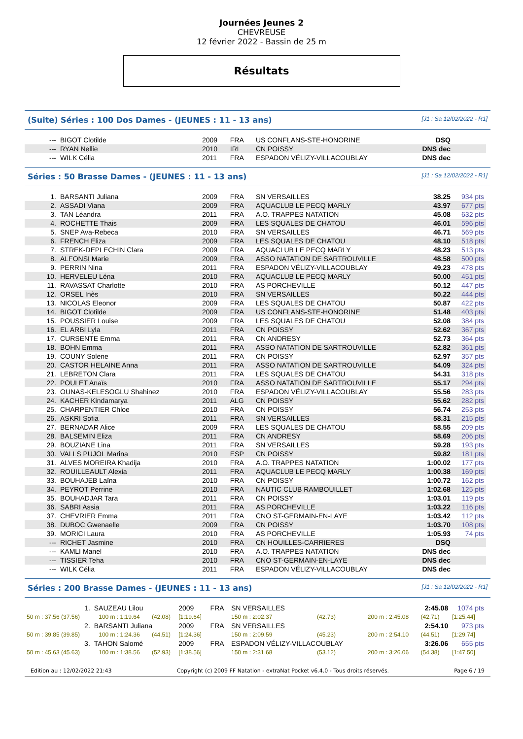Journées Jeunes 2
CHEVREUSE
12 février 2022 - Bassin de 25 m
Résultats
(Suite) Séries : 100 Dos Dames - (JEUNES : 11 - 13 ans) [J1 : Sa 12/02/2022 - R1]
| --- | BIGOT Clotilde | 2009 | FRA | US CONFLANS-STE-HONORINE | DSQ | |
| --- | RYAN Nellie | 2010 | IRL | CN POISSY | DNS dec | |
| --- | WILK Célia | 2011 | FRA | ESPADON VÉLIZY-VILLACOUBLAY | DNS dec | |
Séries : 50 Brasse Dames - (JEUNES : 11 - 13 ans) [J1 : Sa 12/02/2022 - R1]
| 1. | BARSANTI Juliana | 2009 | FRA | SN VERSAILLES | 38.25 | 934 pts |
| 2. | ASSADI Viana | 2009 | FRA | AQUACLUB LE PECQ MARLY | 43.97 | 677 pts |
| 3. | TAN Léandra | 2011 | FRA | A.O. TRAPPES NATATION | 45.08 | 632 pts |
| 4. | ROCHETTE Thais | 2009 | FRA | LES SQUALES DE CHATOU | 46.01 | 596 pts |
| 5. | SNEP Ava-Rebeca | 2010 | FRA | SN VERSAILLES | 46.71 | 569 pts |
| 6. | FRENCH Eliza | 2009 | FRA | LES SQUALES DE CHATOU | 48.10 | 518 pts |
| 7. | STREK-DEPLECHIN Clara | 2009 | FRA | AQUACLUB LE PECQ MARLY | 48.23 | 513 pts |
| 8. | ALFONSI Marie | 2009 | FRA | ASSO NATATION DE SARTROUVILLE | 48.58 | 500 pts |
| 9. | PERRIN Nina | 2011 | FRA | ESPADON VÉLIZY-VILLACOUBLAY | 49.23 | 478 pts |
| 10. | HERVELEU Léna | 2010 | FRA | AQUACLUB LE PECQ MARLY | 50.00 | 451 pts |
| 11. | RAVASSAT Charlotte | 2010 | FRA | AS PORCHEVILLE | 50.12 | 447 pts |
| 12. | ORSEL Inès | 2010 | FRA | SN VERSAILLES | 50.22 | 444 pts |
| 13. | NICOLAS Eleonor | 2009 | FRA | LES SQUALES DE CHATOU | 50.87 | 422 pts |
| 14. | BIGOT Clotilde | 2009 | FRA | US CONFLANS-STE-HONORINE | 51.48 | 403 pts |
| 15. | POUSSIER Louise | 2009 | FRA | LES SQUALES DE CHATOU | 52.08 | 384 pts |
| 16. | EL ARBI Lyla | 2011 | FRA | CN POISSY | 52.62 | 367 pts |
| 17. | CURSENTE Emma | 2011 | FRA | CN ANDRESY | 52.73 | 364 pts |
| 18. | BOHN Emma | 2011 | FRA | ASSO NATATION DE SARTROUVILLE | 52.82 | 361 pts |
| 19. | COUNY Solene | 2011 | FRA | CN POISSY | 52.97 | 357 pts |
| 20. | CASTOR HELAINE Anna | 2011 | FRA | ASSO NATATION DE SARTROUVILLE | 54.09 | 324 pts |
| 21. | LEBRETON Clara | 2011 | FRA | LES SQUALES DE CHATOU | 54.31 | 318 pts |
| 22. | POULET Anaïs | 2010 | FRA | ASSO NATATION DE SARTROUVILLE | 55.17 | 294 pts |
| 23. | OUNAS-KELESOGLU Shahinez | 2010 | FRA | ESPADON VÉLIZY-VILLACOUBLAY | 55.56 | 283 pts |
| 24. | KACHER Kindamarya | 2011 | ALG | CN POISSY | 55.62 | 282 pts |
| 25. | CHARPENTIER Chloe | 2010 | FRA | CN POISSY | 56.74 | 253 pts |
| 26. | ASKRI Sofia | 2011 | FRA | SN VERSAILLES | 58.31 | 215 pts |
| 27. | BERNADAR Alice | 2009 | FRA | LES SQUALES DE CHATOU | 58.55 | 209 pts |
| 28. | BALSEMIN Eliza | 2011 | FRA | CN ANDRESY | 58.69 | 206 pts |
| 29. | BOUZIANE Lina | 2011 | FRA | SN VERSAILLES | 59.28 | 193 pts |
| 30. | VALLS PUJOL Marina | 2010 | ESP | CN POISSY | 59.82 | 181 pts |
| 31. | ALVES MOREIRA Khadija | 2010 | FRA | A.O. TRAPPES NATATION | 1:00.02 | 177 pts |
| 32. | ROUILLEAULT Alexia | 2011 | FRA | AQUACLUB LE PECQ MARLY | 1:00.38 | 169 pts |
| 33. | BOUHAJEB Laïna | 2010 | FRA | CN POISSY | 1:00.72 | 162 pts |
| 34. | PEYROT Perrine | 2010 | FRA | NAUTIC CLUB RAMBOUILLET | 1:02.68 | 125 pts |
| 35. | BOUHADJAR Tara | 2011 | FRA | CN POISSY | 1:03.01 | 119 pts |
| 36. | SABRI Assia | 2011 | FRA | AS PORCHEVILLE | 1:03.22 | 116 pts |
| 37. | CHEVRIER Emma | 2011 | FRA | CNO ST-GERMAIN-EN-LAYE | 1:03.42 | 112 pts |
| 38. | DUBOC Gwenaelle | 2009 | FRA | CN POISSY | 1:03.70 | 108 pts |
| 39. | MORICI Laura | 2010 | FRA | AS PORCHEVILLE | 1:05.93 | 74 pts |
| --- | RICHET Jasmine | 2010 | FRA | CN HOUILLES-CARRIERES | DSQ | |
| --- | KAMLI Manel | 2010 | FRA | A.O. TRAPPES NATATION | DNS dec | |
| --- | TISSIER Teha | 2010 | FRA | CNO ST-GERMAIN-EN-LAYE | DNS dec | |
| --- | WILK Célia | 2011 | FRA | ESPADON VÉLIZY-VILLACOUBLAY | DNS dec | |
Séries : 200 Brasse Dames - (JEUNES : 11 - 13 ans) [J1 : Sa 12/02/2022 - R1]
| 1. | SAUZEAU Lilou | | | 2009 | FRA | SN VERSAILLES | | | 2:45.08 | | | 1074 pts |
| 50 m : 37.56 (37.56) | | 100 m : 1:19.64 | (42.08) | [1:19.64] | | 150 m : 2:02.37 | (42.73) | | 200 m : 2:45.08 | (42.71) | | [1:25.44] |
| 2. | BARSANTI Juliana | | | 2009 | FRA | SN VERSAILLES | | | 2:54.10 | | | 973 pts |
| 50 m : 39.85 (39.85) | | 100 m : 1:24.36 | (44.51) | [1:24.36] | | 150 m : 2:09.59 | (45.23) | | 200 m : 2:54.10 | (44.51) | | [1:29.74] |
| 3. | TAHON Salomé | | | 2009 | FRA | ESPADON VÉLIZY-VILLACOUBLAY | | | 3:26.06 | | | 655 pts |
| 50 m : 45.63 (45.63) | | 100 m : 1:38.56 | (52.93) | [1:38.56] | | 150 m : 2:31.68 | (53.12) | | 200 m : 3:26.06 | (54.38) | | [1:47.50] |
Edition au : 12/02/2022 21:43 Copyright (c) 2009 FF Natation - extraNat Pocket v6.4.0 - Tous droits réservés. Page 6 / 19